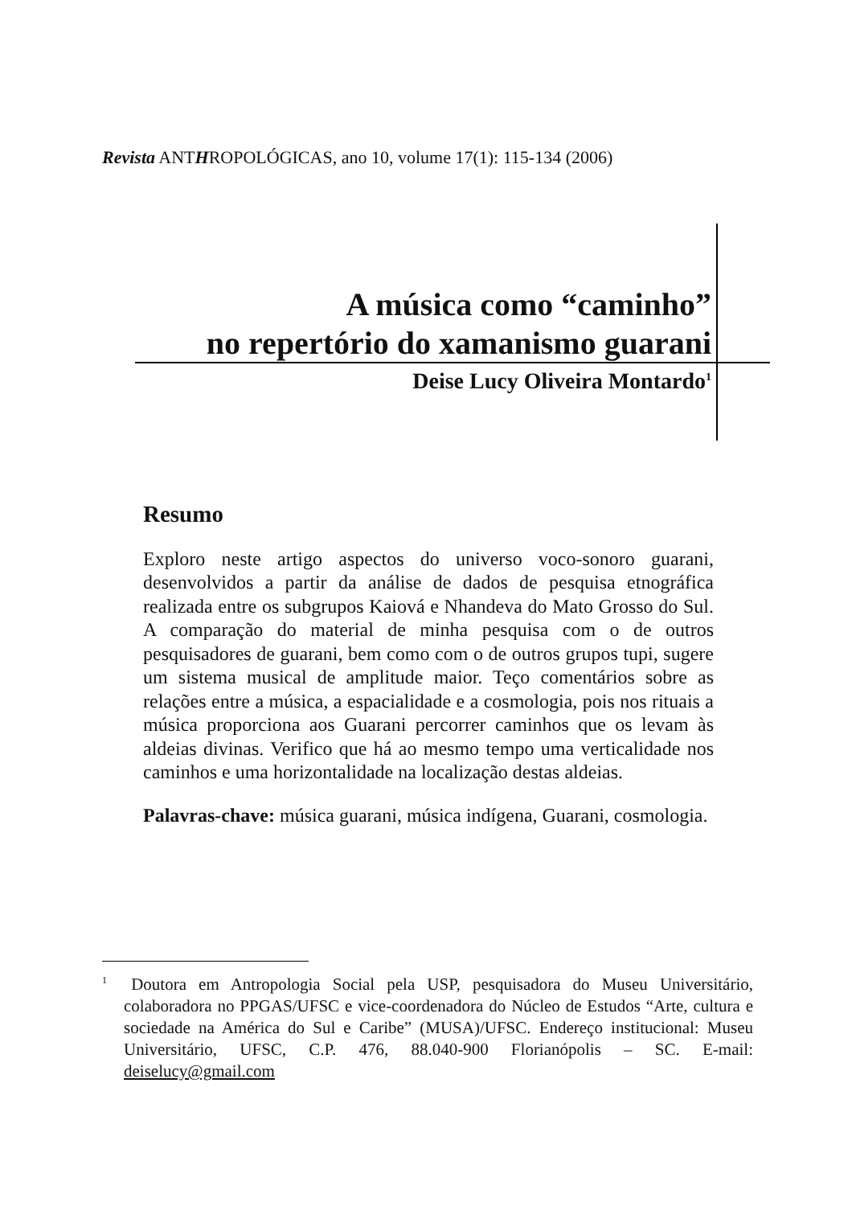Revista ANTHROPOLÓGICAS, ano 10, volume 17(1): 115-134 (2006)
A música como “caminho”
no repertório do xamanismo guarani
Deise Lucy Oliveira Montardo<sup>1</sup>
Resumo
Exploro neste artigo aspectos do universo voco-sonoro guarani, desenvolvidos a partir da análise de dados de pesquisa etnográfica realizada entre os subgrupos Kaiová e Nhandeva do Mato Grosso do Sul. A comparação do material de minha pesquisa com o de outros pesquisadores de guarani, bem como com o de outros grupos tupi, sugere um sistema musical de amplitude maior. Teço comentários sobre as relações entre a música, a espacialidade e a cosmologia, pois nos rituais a música proporciona aos Guarani percorrer caminhos que os levam às aldeias divinas. Verifico que há ao mesmo tempo uma verticalidade nos caminhos e uma horizontalidade na localização destas aldeias.
Palavras-chave: música guarani, música indígena, Guarani, cosmologia.
<sup>1</sup> Doutora em Antropologia Social pela USP, pesquisadora do Museu Universitário, colaboradora no PPGAS/UFSC e vice-coordenadora do Núcleo de Estudos “Arte, cultura e sociedade na América do Sul e Caribe” (MUSA)/UFSC. Endereço institucional: Museu Universitário, UFSC, C.P. 476, 88.040-900 Florianópolis – SC. E-mail: deiselucy@gmail.com